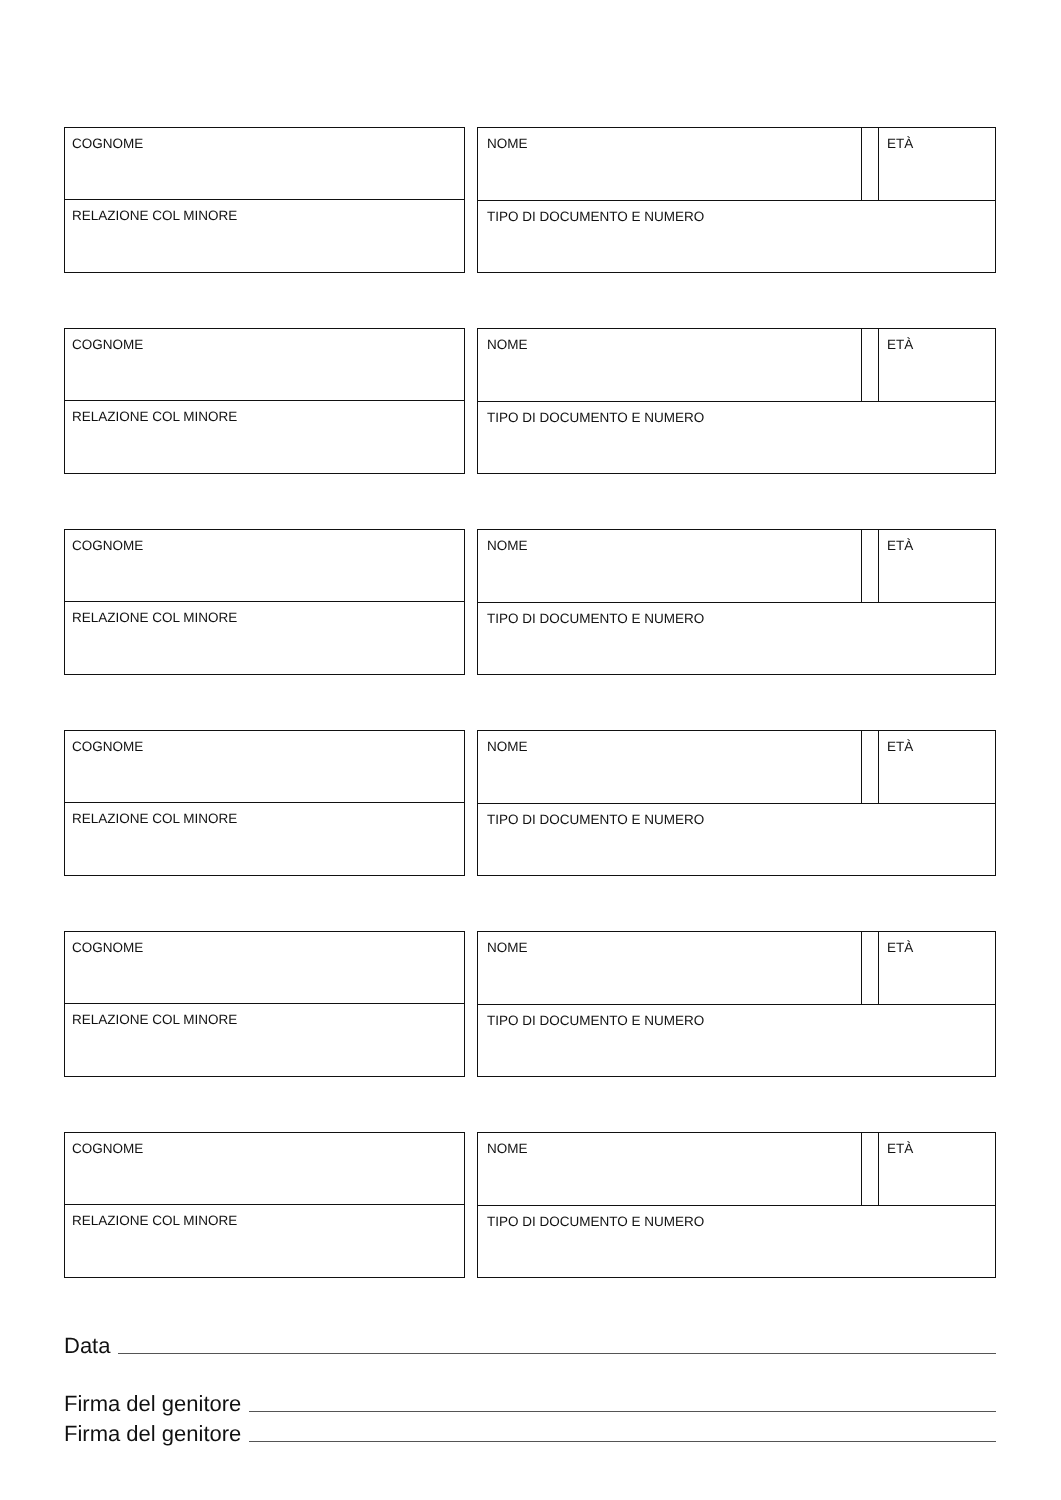COGNOME
RELAZIONE COL MINORE
NOME ETÀ
TIPO DI DOCUMENTO E NUMERO
COGNOME
RELAZIONE COL MINORE
NOME ETÀ
TIPO DI DOCUMENTO E NUMERO
COGNOME
RELAZIONE COL MINORE
NOME ETÀ
TIPO DI DOCUMENTO E NUMERO
COGNOME
RELAZIONE COL MINORE
NOME ETÀ
TIPO DI DOCUMENTO E NUMERO
COGNOME
RELAZIONE COL MINORE
NOME ETÀ
TIPO DI DOCUMENTO E NUMERO
COGNOME
RELAZIONE COL MINORE
NOME ETÀ
TIPO DI DOCUMENTO E NUMERO
Data
Firma del genitore
Firma del genitore